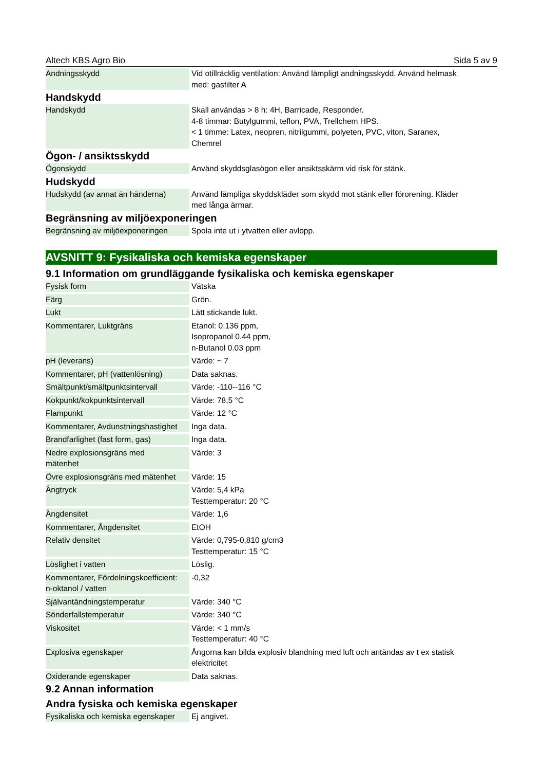Altech KBS Agro Bio Sida 5 av 9
| Andningsskydd | Vid otillräcklig ventilation: Använd lämpligt andningsskydd. Använd helmask med: gasfilter A |
Handskydd
| Handskydd | Skall användas > 8 h: 4H, Barricade, Responder. 4-8 timmar: Butylgummi, teflon, PVA, Trellchem HPS. < 1 timme: Latex, neopren, nitrilgummi, polyeten, PVC, viton, Saranex, Chemrel |
Ögon- / ansiktsskydd
| Ögonskydd | Använd skyddsglasögon eller ansiktsskärm vid risk för stänk. |
Hudskydd
| Hudskydd (av annat än händerna) | Använd lämpliga skyddskläder som skydd mot stänk eller förorening. Kläder med långa ärmar. |
Begränsning av miljöexponeringen
| Begränsning av miljöexponeringen | Spola inte ut i ytvatten eller avlopp. |
AVSNITT 9: Fysikaliska och kemiska egenskaper
9.1 Information om grundläggande fysikaliska och kemiska egenskaper
| Fysisk form | Vätska |
| Färg | Grön. |
| Lukt | Lätt stickande lukt. |
| Kommentarer, Luktgräns | Etanol: 0.136 ppm, Isopropanol 0.44 ppm, n-Butanol 0.03 ppm |
| pH (leverans) | Värde: ~ 7 |
| Kommentarer, pH (vattenlösning) | Data saknas. |
| Smältpunkt/smältpunktsintervall | Värde: -110--116 °C |
| Kokpunkt/kokpunktsintervall | Värde: 78,5 °C |
| Flampunkt | Värde: 12 °C |
| Kommentarer, Avdunstningshastighet | Inga data. |
| Brandfarlighet (fast form, gas) | Inga data. |
| Nedre explosionsgräns med mätenhet | Värde: 3 |
| Övre explosionsgräns med mätenhet | Värde: 15 |
| Ångtryck | Värde: 5,4 kPa Testtemperatur: 20 °C |
| Ångdensitet | Värde: 1,6 |
| Kommentarer, Ångdensitet | EtOH |
| Relativ densitet | Värde: 0,795-0,810 g/cm3 Testtemperatur: 15 °C |
| Löslighet i vatten | Löslig. |
| Kommentarer, Fördelningskoefficient: n-oktanol / vatten | -0,32 |
| Självantändningstemperatur | Värde: 340 °C |
| Sönderfallstemperatur | Värde: 340 °C |
| Viskositet | Värde: < 1 mm/s Testtemperatur: 40 °C |
| Explosiva egenskaper | Ångorna kan bilda explosiv blandning med luft och antändas av t ex statisk elektricitet |
| Oxiderande egenskaper | Data saknas. |
9.2 Annan information
Andra fysiska och kemiska egenskaper
| Fysikaliska och kemiska egenskaper | Ej angivet. |